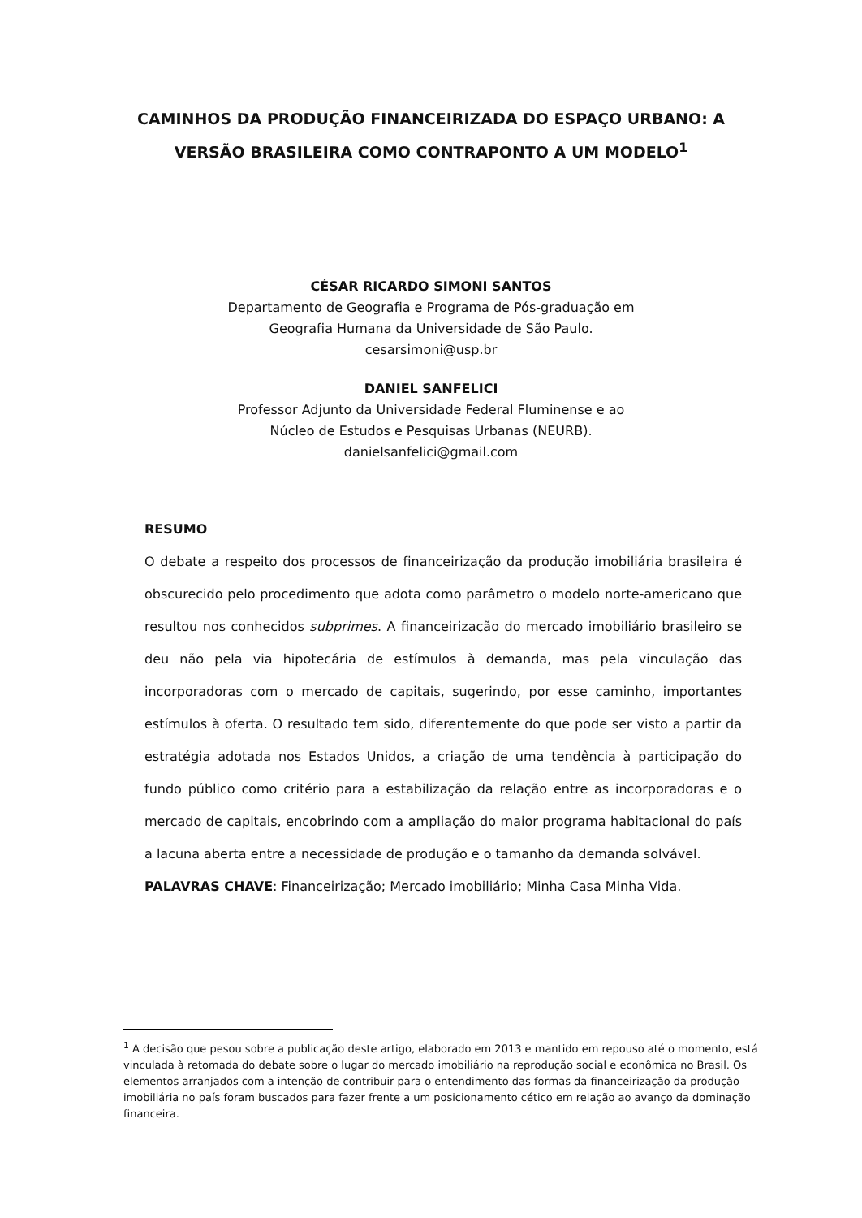CAMINHOS DA PRODUÇÃO FINANCEIRIZADA DO ESPAÇO URBANO: A VERSÃO BRASILEIRA COMO CONTRAPONTO A UM MODELO<sup>1</sup>
CÉSAR RICARDO SIMONI SANTOS
Departamento de Geografia e Programa de Pós-graduação em
Geografia Humana da Universidade de São Paulo.
cesarsimoni@usp.br
DANIEL SANFELICI
Professor Adjunto da Universidade Federal Fluminense e ao
Núcleo de Estudos e Pesquisas Urbanas (NEURB).
danielsanfelici@gmail.com
RESUMO
O debate a respeito dos processos de financeirização da produção imobiliária brasileira é obscurecido pelo procedimento que adota como parâmetro o modelo norte-americano que resultou nos conhecidos subprimes. A financeirização do mercado imobiliário brasileiro se deu não pela via hipotecária de estímulos à demanda, mas pela vinculação das incorporadoras com o mercado de capitais, sugerindo, por esse caminho, importantes estímulos à oferta. O resultado tem sido, diferentemente do que pode ser visto a partir da estratégia adotada nos Estados Unidos, a criação de uma tendência à participação do fundo público como critério para a estabilização da relação entre as incorporadoras e o mercado de capitais, encobrindo com a ampliação do maior programa habitacional do país a lacuna aberta entre a necessidade de produção e o tamanho da demanda solvável.
PALAVRAS CHAVE: Financeirização; Mercado imobiliário; Minha Casa Minha Vida.
<sup>1</sup> A decisão que pesou sobre a publicação deste artigo, elaborado em 2013 e mantido em repouso até o momento, está vinculada à retomada do debate sobre o lugar do mercado imobiliário na reprodução social e econômica no Brasil. Os elementos arranjados com a intenção de contribuir para o entendimento das formas da financeirização da produção imobiliária no país foram buscados para fazer frente a um posicionamento cético em relação ao avanço da dominação financeira.